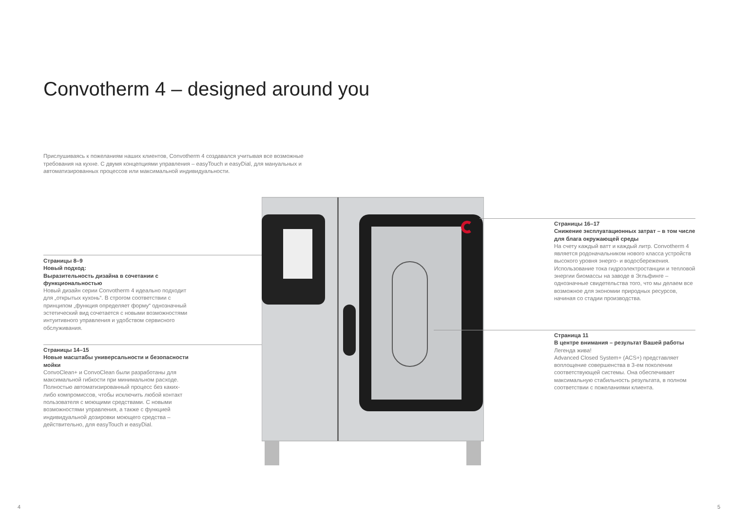Convotherm 4 – designed around you
Прислушиваясь к пожеланиям наших клиентов, Convotherm 4 создавался учитывая все возможные требования на кухне. С двумя концепциями управления – easyTouch и easyDial, для мануальных и автоматизированных процессов или максимальной индивидуальности.
Страницы 8–9
Новый подход:
Выразительность дизайна в сочетании с функциональностью
Новый дизайн серии Convotherm 4 идеально подходит для „открытых кухонь“. В строгом соответствии с принципом „функция определяет форму“ однозначный эстетический вид сочетается с новыми возможностями интуитивного управления и удобством сервисного обслуживания.
Страницы 14–15
Новые масштабы универсальности и безопасности мойки
ConvoClean+ и ConvoClean были разработаны для максимальной гибкости при минимальном расходе. Полностью автоматизированный процесс без каких-либо компромиссов, чтобы исключить любой контакт пользователя с моющими средствами. С новыми возможностями управления, а также с функцией индивидуальной дозировки моющего средства – действительно, для easyTouch и easyDial.
Страницы 16–17
Снижение эксплуатационных затрат – в том числе для блага окружающей среды
На счету каждый ватт и каждый литр. Convotherm 4 является родоначальником нового класса устройств высокого уровня энерго- и водосбережения. Использование тока гидроэлектростанции и тепловой энергии биомассы на заводе в Эгльфинге – однозначные свидетельства того, что мы делаем все возможное для экономии природных ресурсов, начиная со стадии производства.
Страница 11
В центре внимания – результат Вашей работы
Легенда жива!
Advanced Closed System+ (ACS+) представляет воплощение совершенства в 3-ем поколении соответствующей системы. Она обеспечивает максимальную стабильность результата, в полном соответствии с пожеланиями клиента.
4 5